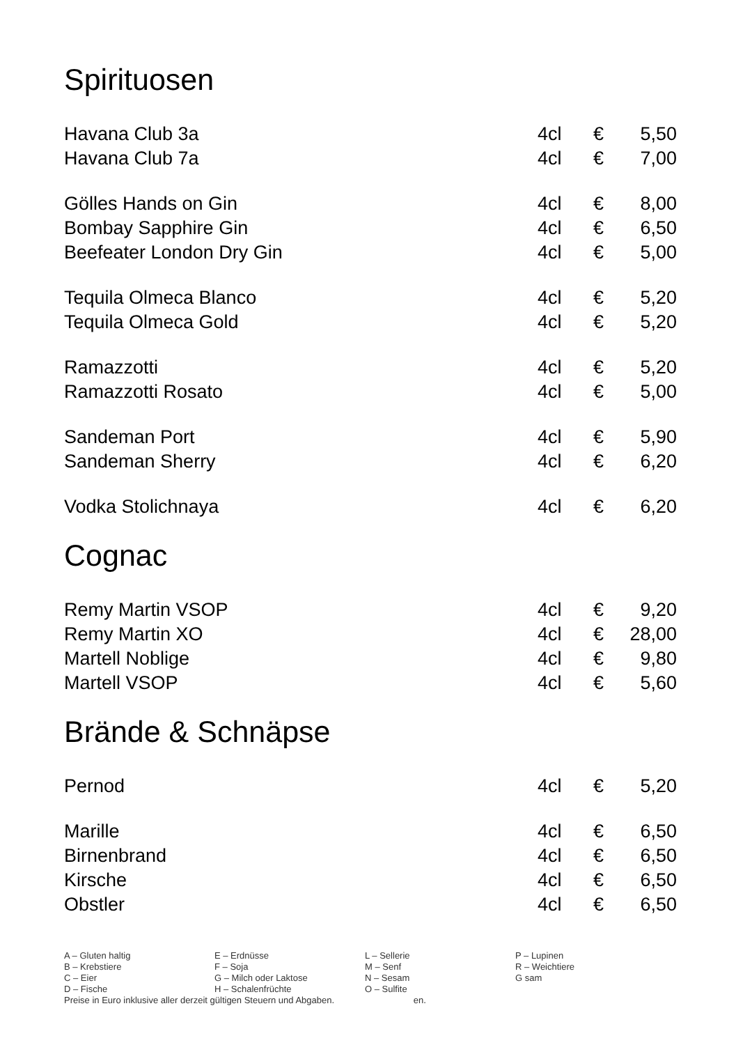Spirituosen
| Havana Club 3a | 4cl | € | 5,50 |
| Havana Club 7a | 4cl | € | 7,00 |
| Gölles Hands on Gin | 4cl | € | 8,00 |
| Bombay Sapphire Gin | 4cl | € | 6,50 |
| Beefeater London Dry Gin | 4cl | € | 5,00 |
| Tequila Olmeca Blanco | 4cl | € | 5,20 |
| Tequila Olmeca Gold | 4cl | € | 5,20 |
| Ramazzotti | 4cl | € | 5,20 |
| Ramazzotti Rosato | 4cl | € | 5,00 |
| Sandeman Port | 4cl | € | 5,90 |
| Sandeman Sherry | 4cl | € | 6,20 |
| Vodka Stolichnaya | 4cl | € | 6,20 |
Cognac
| Remy Martin VSOP | 4cl | € | 9,20 |
| Remy Martin XO | 4cl | € | 28,00 |
| Martell Noblige | 4cl | € | 9,80 |
| Martell VSOP | 4cl | € | 5,60 |
Brände & Schnäpse
| Pernod | 4cl | € | 5,20 |
| Marille | 4cl | € | 6,50 |
| Birnenbrand | 4cl | € | 6,50 |
| Kirsche | 4cl | € | 6,50 |
| Obstler | 4cl | € | 6,50 |
| A – Gluten haltig | E – Erdnüsse | L – Sellerie | P – Lupinen |
| B – Krebstiere | F – Soja | M – Senf | R – Weichtiere |
| C – Eier | G – Milch oder Laktose | N – Sesam | G sam |
| D – Fische | H – Schalenfrüchte | O – Sulfite | |
Preise in Euro inklusive aller derzeit gültigen Steuern und Abgaben. en.